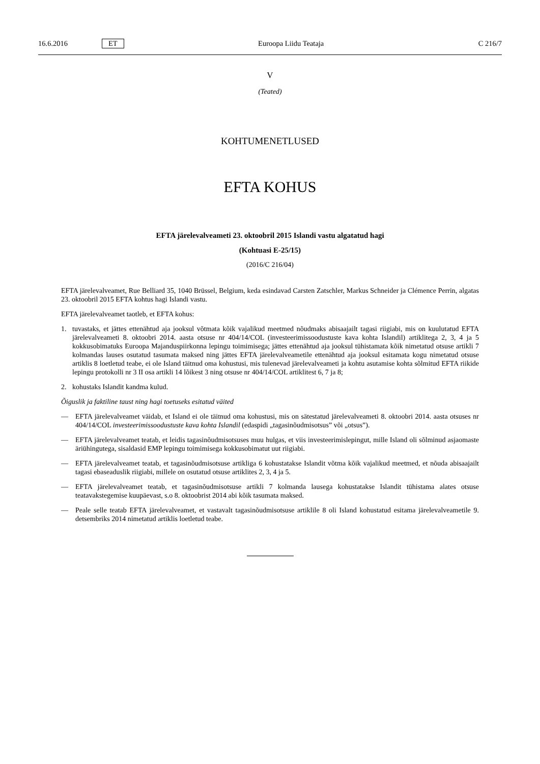16.6.2016 ET Euroopa Liidu Teataja C 216/7
V
(Teated)
KOHTUMENETLUSED
EFTA KOHUS
EFTA järelevalveameti 23. oktoobril 2015 Islandi vastu algatatud hagi
(Kohtuasi E-25/15)
(2016/C 216/04)
EFTA järelevalveamet, Rue Belliard 35, 1040 Brüssel, Belgium, keda esindavad Carsten Zatschler, Markus Schneider ja Clémence Perrin, algatas 23. oktoobril 2015 EFTA kohtus hagi Islandi vastu.
EFTA järelevalveamet taotleb, et EFTA kohus:
1. tuvastaks, et jättes ettenähtud aja jooksul võtmata kõik vajalikud meetmed nõudmaks abisaajailt tagasi riigiabi, mis on kuulutatud EFTA järelevalveameti 8. oktoobri 2014. aasta otsuse nr 404/14/COL (investeerimissoodustuste kava kohta Islandil) artiklitega 2, 3, 4 ja 5 kokkusobimatuks Euroopa Majanduspiirkonna lepingu toimimisega; jättes ette­nähtud aja jooksul tühistamata kõik nimetatud otsuse artikli 7 kolmandas lauses osutatud tasumata maksed ning jättes EFTA järelevalveametile ettenähtud aja jooksul esitamata kogu nimetatud otsuse artiklis 8 loetletud teabe, ei ole Island täitnud oma kohustusi, mis tulenevad järelevalveameti ja kohtu asutamise kohta sõlmitud EFTA riikide lepingu protokolli nr 3 II osa artikli 14 lõikest 3 ning otsuse nr 404/14/COL artiklitest 6, 7 ja 8;
2. kohustaks Islandit kandma kulud.
Õiguslik ja faktiline taust ning hagi toetuseks esitatud väited
— EFTA järelevalveamet väidab, et Island ei ole täitnud oma kohustusi, mis on sätestatud järelevalveameti 8. oktoobri 2014. aasta otsuses nr 404/14/COL investeerimissoodustuste kava kohta Islandil (edaspidi „tagasinõudmisotsus” või „otsus”).
— EFTA järelevalveamet teatab, et leidis tagasinõudmisotsuses muu hulgas, et viis investeerimislepingut, mille Island oli sõlminud asjaomaste äriühingutega, sisaldasid EMP lepingu toimimisega kokkusobimatut uut riigiabi.
— EFTA järelevalveamet teatab, et tagasinõudmisotsuse artikliga 6 kohustatakse Islandit võtma kõik vajalikud meetmed, et nõuda abisaajailt tagasi ebaseaduslik riigiabi, millele on osutatud otsuse artiklites 2, 3, 4 ja 5.
— EFTA järelevalveamet teatab, et tagasinõudmisotsuse artikli 7 kolmanda lausega kohustatakse Islandit tühistama ala­tes otsuse teatavakstegemise kuupäevast, s.o 8. oktoobrist 2014 abi kõik tasumata maksed.
— Peale selle teatab EFTA järelevalveamet, et vastavalt tagasinõudmisotsuse artiklile 8 oli Island kohustatud esitama järelevalveametile 9. detsembriks 2014 nimetatud artiklis loetletud teabe.